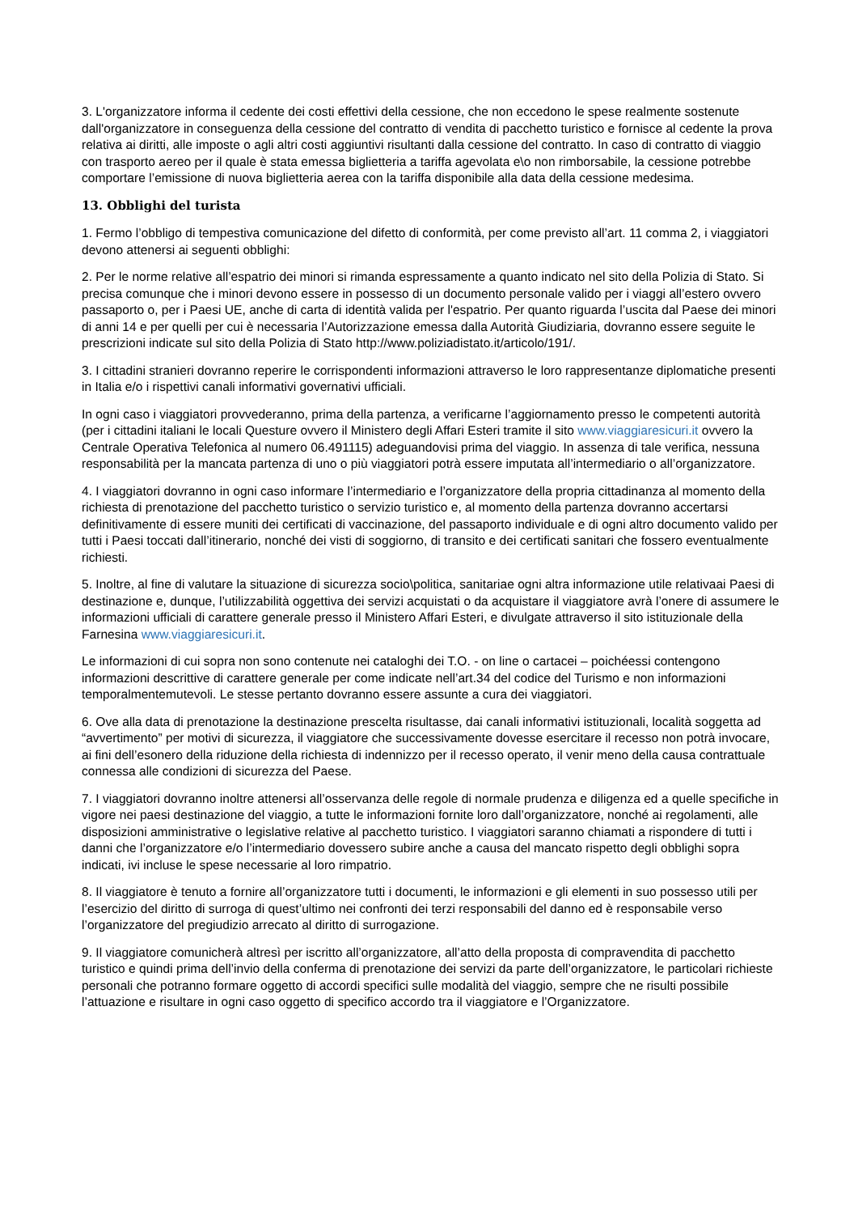3. L'organizzatore informa il cedente dei costi effettivi della cessione, che non eccedono le spese realmente sostenute dall'organizzatore in conseguenza della cessione del contratto di vendita di pacchetto turistico e fornisce al cedente la prova relativa ai diritti, alle imposte o agli altri costi aggiuntivi risultanti dalla cessione del contratto. In caso di contratto di viaggio con trasporto aereo per il quale è stata emessa biglietteria a tariffa agevolata e\o non rimborsabile, la cessione potrebbe comportare l’emissione di nuova biglietteria aerea con la tariffa disponibile alla data della cessione medesima.
13. Obblighi del turista
1. Fermo l’obbligo di tempestiva comunicazione del difetto di conformità, per come previsto all’art. 11 comma 2, i viaggiatori devono attenersi ai seguenti obblighi:
2. Per le norme relative all’espatrio dei minori si rimanda espressamente a quanto indicato nel sito della Polizia di Stato. Si precisa comunque che i minori devono essere in possesso di un documento personale valido per i viaggi all’estero ovvero passaporto o, per i Paesi UE, anche di carta di identità valida per l'espatrio. Per quanto riguarda l’uscita dal Paese dei minori di anni 14 e per quelli per cui è necessaria l’Autorizzazione emessa dalla Autorità Giudiziaria, dovranno essere seguite le prescrizioni indicate sul sito della Polizia di Stato http://www.poliziadistato.it/articolo/191/.
3. I cittadini stranieri dovranno reperire le corrispondenti informazioni attraverso le loro rappresentanze diplomatiche presenti in Italia e/o i rispettivi canali informativi governativi ufficiali.
In ogni caso i viaggiatori provvederanno, prima della partenza, a verificarne l’aggiornamento presso le competenti autorità (per i cittadini italiani le locali Questure ovvero il Ministero degli Affari Esteri tramite il sito www.viaggiaresicuri.it ovvero la Centrale Operativa Telefonica al numero 06.491115) adeguandovisi prima del viaggio. In assenza di tale verifica, nessuna responsabilità per la mancata partenza di uno o più viaggiatori potrà essere imputata all’intermediario o all’organizzatore.
4. I viaggiatori dovranno in ogni caso informare l’intermediario e l’organizzatore della propria cittadinanza al momento della richiesta di prenotazione del pacchetto turistico o servizio turistico e, al momento della partenza dovranno accertarsi definitivamente di essere muniti dei certificati di vaccinazione, del passaporto individuale e di ogni altro documento valido per tutti i Paesi toccati dall’itinerario, nonché dei visti di soggiorno, di transito e dei certificati sanitari che fossero eventualmente richiesti.
5. Inoltre, al fine di valutare la situazione di sicurezza socio\politica, sanitariae ogni altra informazione utile relativaai Paesi di destinazione e, dunque, l’utilizzabilità oggettiva dei servizi acquistati o da acquistare il viaggiatore avrà l’onere di assumere le informazioni ufficiali di carattere generale presso il Ministero Affari Esteri, e divulgate attraverso il sito istituzionale della Farnesina www.viaggiaresicuri.it.
Le informazioni di cui sopra non sono contenute nei cataloghi dei T.O. - on line o cartacei – poichéessi contengono informazioni descrittive di carattere generale per come indicate nell’art.34 del codice del Turismo e non informazioni temporalmentemutevoli. Le stesse pertanto dovranno essere assunte a cura dei viaggiatori.
6. Ove alla data di prenotazione la destinazione prescelta risultasse, dai canali informativi istituzionali, località soggetta ad “avvertimento” per motivi di sicurezza, il viaggiatore che successivamente dovesse esercitare il recesso non potrà invocare, ai fini dell’esonero della riduzione della richiesta di indennizzo per il recesso operato, il venir meno della causa contrattuale connessa alle condizioni di sicurezza del Paese.
7. I viaggiatori dovranno inoltre attenersi all’osservanza delle regole di normale prudenza e diligenza ed a quelle specifiche in vigore nei paesi destinazione del viaggio, a tutte le informazioni fornite loro dall’organizzatore, nonché ai regolamenti, alle disposizioni amministrative o legislative relative al pacchetto turistico. I viaggiatori saranno chiamati a rispondere di tutti i danni che l’organizzatore e/o l’intermediario dovessero subire anche a causa del mancato rispetto degli obblighi sopra indicati, ivi incluse le spese necessarie al loro rimpatrio.
8. Il viaggiatore è tenuto a fornire all’organizzatore tutti i documenti, le informazioni e gli elementi in suo possesso utili per l’esercizio del diritto di surroga di quest’ultimo nei confronti dei terzi responsabili del danno ed è responsabile verso l’organizzatore del pregiudizio arrecato al diritto di surrogazione.
9. Il viaggiatore comunicherà altresì per iscritto all’organizzatore, all’atto della proposta di compravendita di pacchetto turistico e quindi prima dell’invio della conferma di prenotazione dei servizi da parte dell’organizzatore, le particolari richieste personali che potranno formare oggetto di accordi specifici sulle modalità del viaggio, sempre che ne risulti possibile l’attuazione e risultare in ogni caso oggetto di specifico accordo tra il viaggiatore e l’Organizzatore.